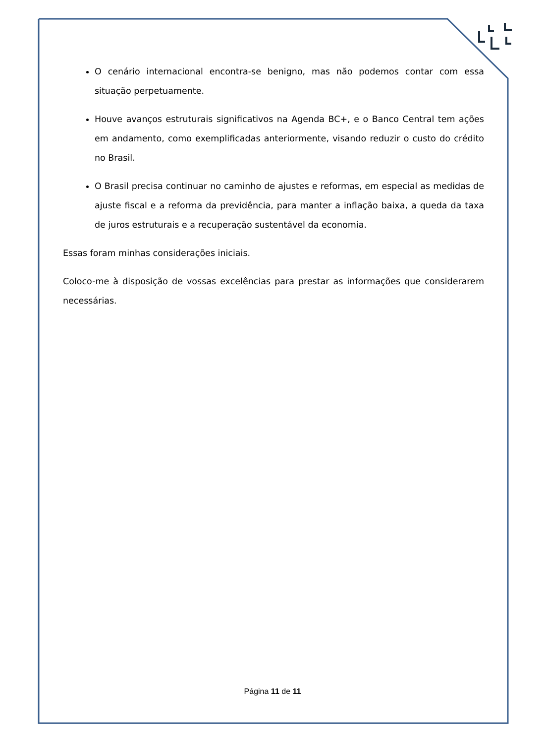O cenário internacional encontra-se benigno, mas não podemos contar com essa situação perpetuamente.
Houve avanços estruturais significativos na Agenda BC+, e o Banco Central tem ações em andamento, como exemplificadas anteriormente, visando reduzir o custo do crédito no Brasil.
O Brasil precisa continuar no caminho de ajustes e reformas, em especial as medidas de ajuste fiscal e a reforma da previdência, para manter a inflação baixa, a queda da taxa de juros estruturais e a recuperação sustentável da economia.
Essas foram minhas considerações iniciais.
Coloco-me à disposição de vossas excelências para prestar as informações que considerarem necessárias.
Página 11 de 11